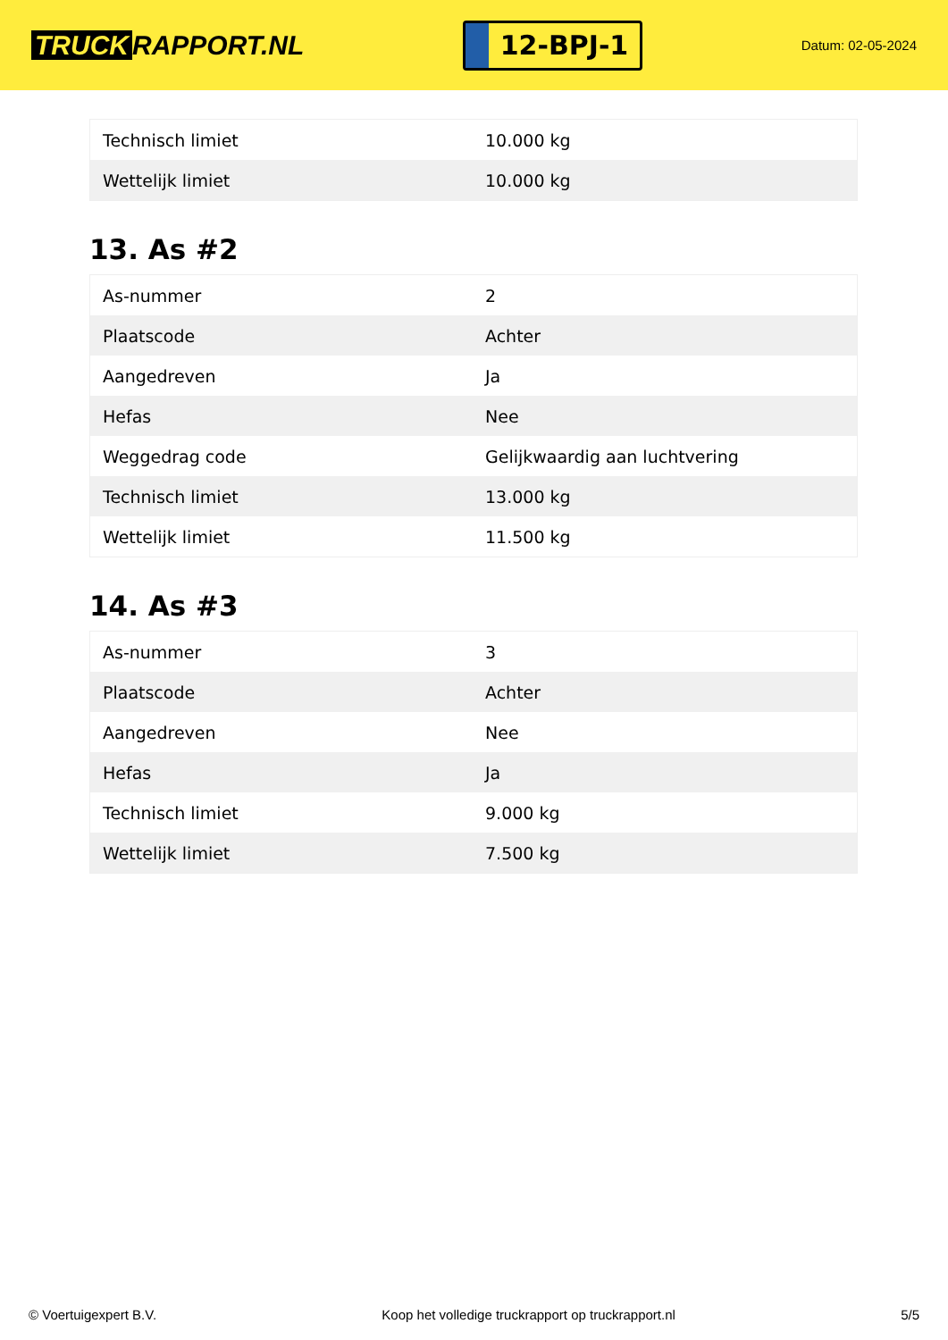TRUCK RAPPORT.NL
12-BPJ-1
Datum: 02-05-2024
| Technisch limiet | 10.000 kg |
| Wettelijk limiet | 10.000 kg |
13. As #2
| As-nummer | 2 |
| Plaatscode | Achter |
| Aangedreven | Ja |
| Hefas | Nee |
| Weggedrag code | Gelijkwaardig aan luchtvering |
| Technisch limiet | 13.000 kg |
| Wettelijk limiet | 11.500 kg |
14. As #3
| As-nummer | 3 |
| Plaatscode | Achter |
| Aangedreven | Nee |
| Hefas | Ja |
| Technisch limiet | 9.000 kg |
| Wettelijk limiet | 7.500 kg |
© Voertuigexpert B.V. Koop het volledige truckrapport op truckrapport.nl 5/5